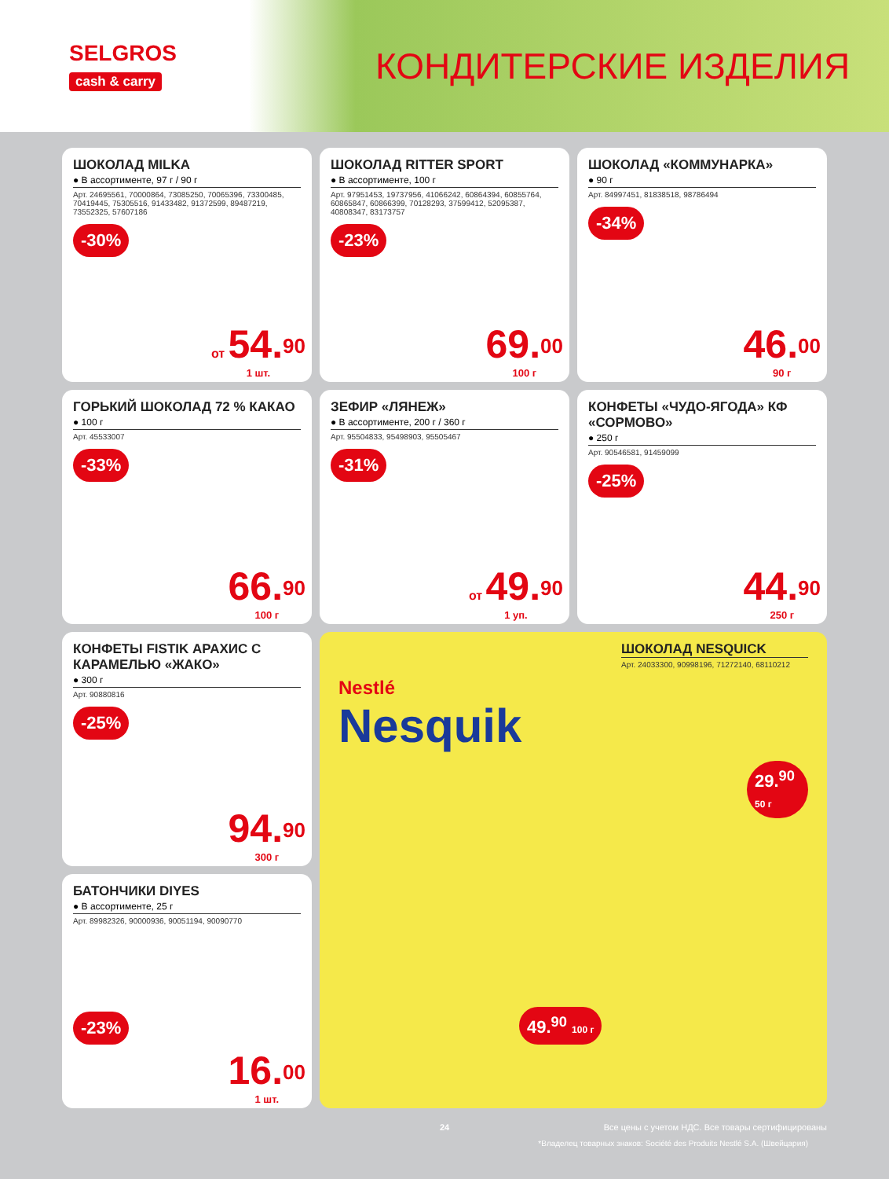SELGROS
cash & carry
КОНДИТЕРСКИЕ ИЗДЕЛИЯ
ШОКОЛАД MILKA
● В ассортименте, 97 г / 90 г
Арт. 24695561, 70000864, 73085250, 70065396, 73300485, 70419445, 75305516, 91433482, 91372599, 89487219, 73552325, 57607186
-30%
от 54.<sup>90</sup>
1 шт.
ШОКОЛАД RITTER SPORT
● В ассортименте, 100 г
Арт. 97951453, 19737956, 41066242, 60864394, 60855764, 60865847, 60866399, 70128293, 37599412, 52095387, 40808347, 83173757
-23%
69.<sup>00</sup>
100 г
ШОКОЛАД «КОММУНАРКА»
● 90 г
Арт. 84997451, 81838518, 98786494
-34%
46.<sup>00</sup>
90 г
ГОРЬКИЙ ШОКОЛАД 72 % КАКАО
● 100 г
Арт. 45533007
-33%
66.<sup>90</sup>
100 г
ЗЕФИР «ЛЯНЕЖ»
● В ассортименте, 200 г / 360 г
Арт. 95504833, 95498903, 95505467
-31%
от 49.<sup>90</sup>
1 уп.
КОНФЕТЫ «ЧУДО-ЯГОДА» КФ «СОРМОВО»
● 250 г
Арт. 90546581, 91459099
-25%
44.<sup>90</sup>
250 г
КОНФЕТЫ FISTIK АРАХИС С КАРАМЕЛЬЮ «ЖАКО»
● 300 г
Арт. 90880816
-25%
94.<sup>90</sup>
300 г
ШОКОЛАД NESQUICK
Арт. 24033300, 90998196, 71272140, 68110212
Nestlé
Nesquik
29.<sup>90</sup> 50 г
49.<sup>90</sup> 100 г
*Владелец товарных знаков: Société des Produits Nestlé S.A. (Швейцария)
БАТОНЧИКИ DIYES
● В ассортименте, 25 г
Арт. 89982326, 90000936, 90051194, 90090770
-23%
16.<sup>00</sup>
1 шт.
24 Все цены с учетом НДС. Все товары сертифицированы